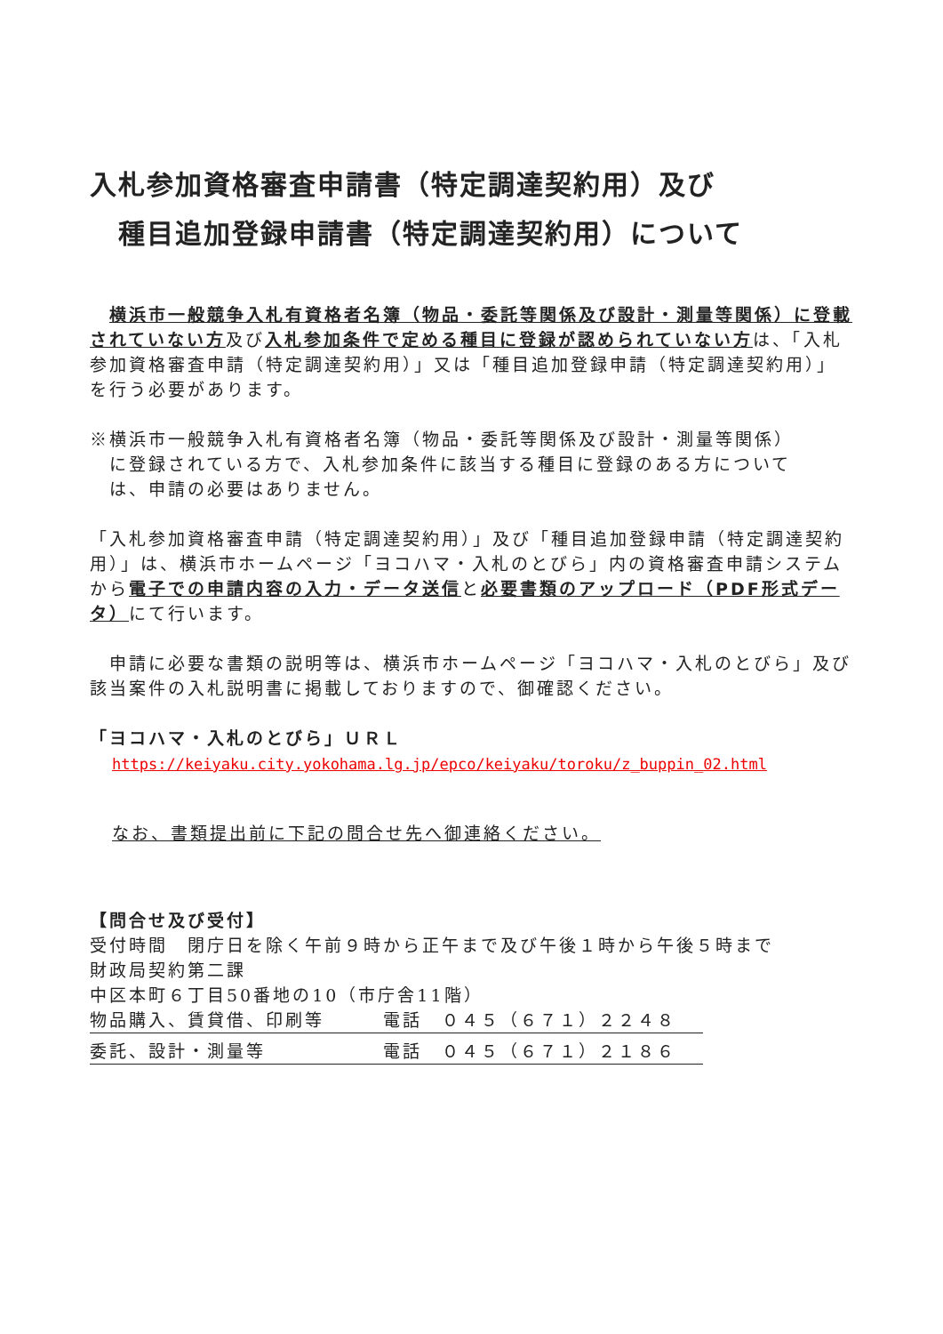入札参加資格審査申請書（特定調達契約用）及び
　種目追加登録申請書（特定調達契約用）について
　横浜市一般競争入札有資格者名簿（物品・委託等関係及び設計・測量等関係）に登載されていない方及び入札参加条件で定める種目に登録が認められていない方は、「入札参加資格審査申請（特定調達契約用）」又は「種目追加登録申請（特定調達契約用）」を行う必要があります。
※横浜市一般競争入札有資格者名簿（物品・委託等関係及び設計・測量等関係）
　に登録されている方で、入札参加条件に該当する種目に登録のある方について
　は、申請の必要はありません。
「入札参加資格審査申請（特定調達契約用）」及び「種目追加登録申請（特定調達契約用）」は、横浜市ホームページ「ヨコハマ・入札のとびら」内の資格審査申請システムから電子での申請内容の入力・データ送信と必要書類のアップロード（PDF形式データ）にて行います。
　申請に必要な書類の説明等は、横浜市ホームページ「ヨコハマ・入札のとびら」及び該当案件の入札説明書に掲載しておりますので、御確認ください。
「ヨコハマ・入札のとびら」ＵＲＬ
https://keiyaku.city.yokohama.lg.jp/epco/keiyaku/toroku/z_buppin_02.html
なお、書類提出前に下記の問合せ先へ御連絡ください。
【問合せ及び受付】
受付時間　閉庁日を除く午前９時から正午まで及び午後１時から午後５時まで
財政局契約第二課
中区本町６丁目50番地の10（市庁舎11階）
物品購入、賃貸借、印刷等 電話　０４５（６７１）２２４８
委託、設計・測量等 電話　０４５（６７１）２１８６